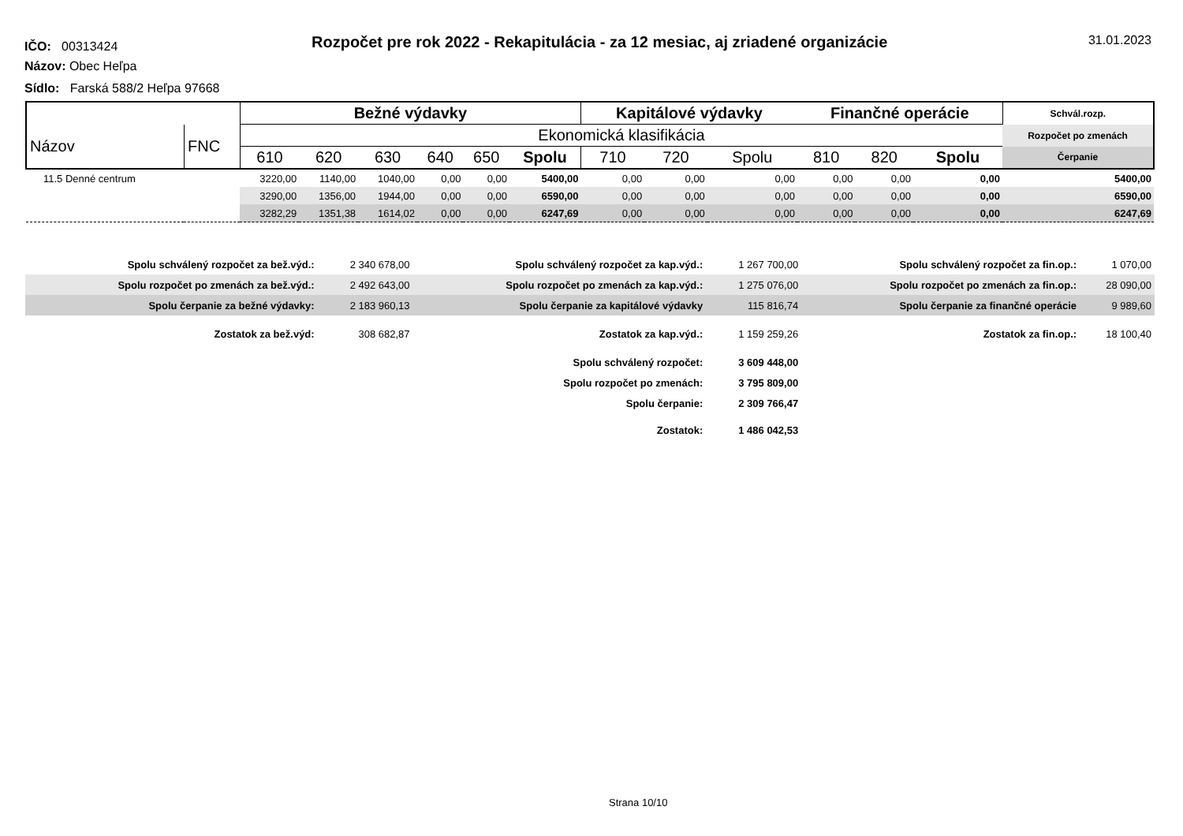IČO: 00313424
Rozpočet pre rok 2022 - Rekapitulácia - za 12 mesiac, aj zriadené organizácie
31.01.2023
Názov: Obec Heľpa
Sídlo: Farská 588/2 Heľpa 97668
| | | Bežné výdavky | | | | | | Kapitálové výdavky | | | Finančné operácie | | | Schvál.rozp. |
| --- | --- | --- | --- | --- | --- | --- | --- | --- | --- | --- | --- | --- | --- | --- |
| Názov | FNC | Ekonomická klasifikácia | | | | | | | | | | | | Rozpočet po zmenách |
| | | 610 | 620 | 630 | 640 | 650 | Spolu | 710 | 720 | Spolu | 810 | 820 | Spolu | Čerpanie |
| 11.5 Denné centrum | | 3220,00 | 1140,00 | 1040,00 | 0,00 | 0,00 | 5400,00 | 0,00 | 0,00 | 0,00 | 0,00 | 0,00 | 0,00 | 5400,00 |
| | | 3290,00 | 1356,00 | 1944,00 | 0,00 | 0,00 | 6590,00 | 0,00 | 0,00 | 0,00 | 0,00 | 0,00 | 0,00 | 6590,00 |
| | | 3282,29 | 1351,38 | 1614,02 | 0,00 | 0,00 | 6247,69 | 0,00 | 0,00 | 0,00 | 0,00 | 0,00 | 0,00 | 6247,69 |
| Spolu schválený rozpočet za bež.výd.: | 2 340 678,00 | Spolu schválený rozpočet za kap.výd.: | 1 267 700,00 | Spolu schválený rozpočet za fin.op.: | 1 070,00 |
| Spolu rozpočet po zmenách za bež.výd.: | 2 492 643,00 | Spolu rozpočet po zmenách za kap.výd.: | 1 275 076,00 | Spolu rozpočet po zmenách za fin.op.: | 28 090,00 |
| Spolu čerpanie za bežné výdavky: | 2 183 960,13 | Spolu čerpanie za kapitálové výdavky | 115 816,74 | Spolu čerpanie za finančné operácie | 9 989,60 |
| Zostatok za bež.výd: | 308 682,87 | Zostatok za kap.výd.: | 1 159 259,26 | Zostatok za fin.op.: | 18 100,40 |
| | | Spolu schválený rozpočet: | 3 609 448,00 | | |
| | | Spolu rozpočet po zmenách: | 3 795 809,00 | | |
| | | Spolu čerpanie: | 2 309 766,47 | | |
| | | Zostatok: | 1 486 042,53 | | |
Strana 10/10